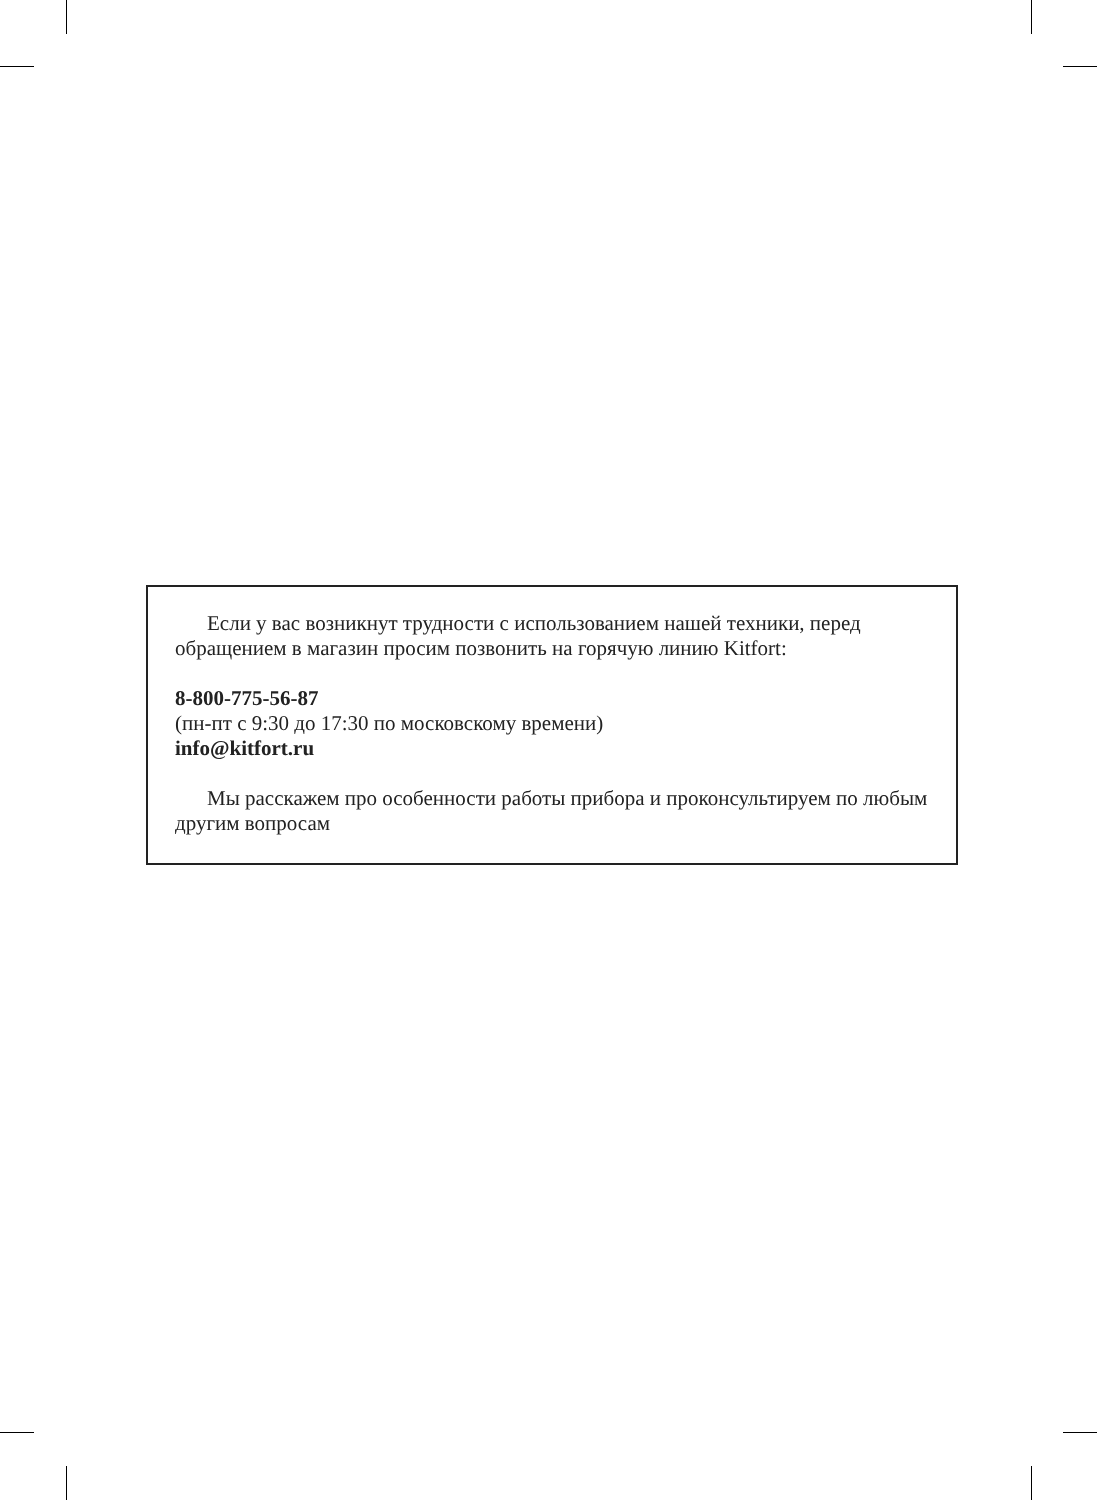Если у вас возникнут трудности с использованием нашей техники, перед обращением в магазин просим позвонить на горячую линию Kitfort:
8-800-775-56-87
(пн-пт с 9:30 до 17:30 по московскому времени)
info@kitfort.ru
Мы расскажем про особенности работы прибора и проконсультируем по любым другим вопросам